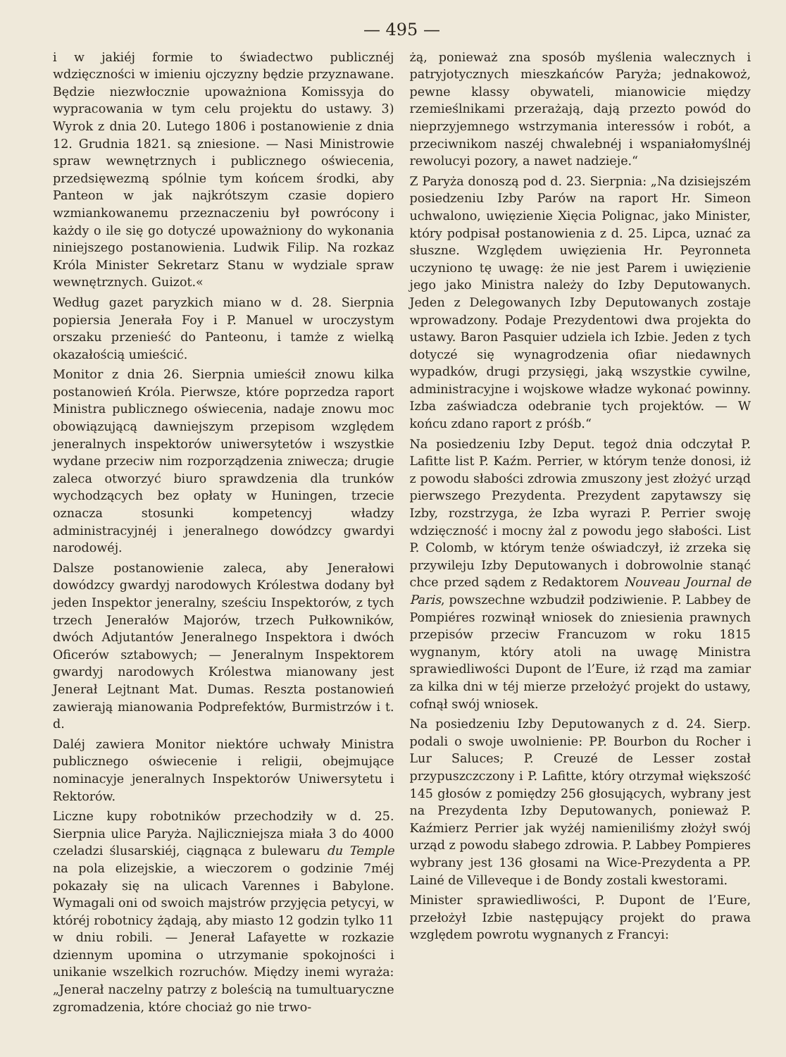— 495 —
i w jakiéj formie to świadectwo publicznéj wdzięczności w imieniu ojczyzny będzie przyznawane. Będzie niezwłocznie upoważniona Komissyja do wypracowania w tym celu projektu do ustawy. 3) Wyrok z dnia 20. Lutego 1806 i postanowienie z dnia 12. Grudnia 1821. są zniesione. — Nasi Ministrowie spraw wewnętrznych i publicznego oświecenia, przedsięwezmą spólnie tym końcem środki, aby Panteon w jak najkrótszym czasie dopiero wzmiankowanemu przeznaczeniu był powrócony i każdy o ile się go dotyczé upoważniony do wykonania niniejszego postanowienia. Ludwik Filip. Na rozkaz Króla Minister Sekretarz Stanu w wydziale spraw wewnętrznych. Guizot.«
Według gazet paryzkich miano w d. 28. Sierpnia popiersia Jenerała Foy i P. Manuel w uroczystym orszaku przenieść do Panteonu, i tamże z wielką okazałością umieścić.
Monitor z dnia 26. Sierpnia umieścił znowu kilka postanowień Króla. Pierwsze, które poprzedza raport Ministra publicznego oświecenia, nadaje znowu moc obowiązującą dawniejszym przepisom względem jeneralnych inspektorów uniwersytetów i wszystkie wydane przeciw nim rozporządzenia zniwecza; drugie zaleca otworzyć biuro sprawdzenia dla trunków wychodzących bez opłaty w Huningen, trzecie oznacza stosunki kompetencyj władzy administracyjnéj i jeneralnego dowódzcy gwardyi narodowéj.
Dalsze postanowienie zaleca, aby Jenerałowi dowódzcy gwardyj narodowych Królestwa dodany był jeden Inspektor jeneralny, sześciu Inspektorów, z tych trzech Jenerałów Majorów, trzech Pułkowników, dwóch Adjutantów Jeneralnego Inspektora i dwóch Oficerów sztabowych; — Jeneralnym Inspektorem gwardyj narodowych Królestwa mianowany jest Jenerał Lejtnant Mat. Dumas. Reszta postanowień zawierają mianowania Podprefektów, Burmistrzów i t. d.
Daléj zawiera Monitor niektóre uchwały Ministra publicznego oświecenie i religii, obejmujące nominacyje jeneralnych Inspektorów Uniwersytetu i Rektorów.
Liczne kupy robotników przechodziły w d. 25. Sierpnia ulice Paryża. Najliczniejsza miała 3 do 4000 czeladzi ślusarskiéj, ciągnąca z bulewaru du Temple na pola elizejskie, a wieczorem o godzinie 7méj pokazały się na ulicach Varennes i Babylone. Wymagali oni od swoich majstrów przyjęcia petycyi, w któréj robotnicy żądają, aby miasto 12 godzin tylko 11 w dniu robili. — Jenerał Lafayette w rozkazie dziennym upomina o utrzymanie spokojności i unikanie wszelkich rozruchów. Między inemi wyraża: „Jenerał naczelny patrzy z boleścią na tumultuaryczne zgromadzenia, które chociaż go nie trwo-
żą, ponieważ zna sposób myślenia walecznych i patryjotycznych mieszkańców Paryża; jednakowoż, pewne klassy obywateli, mianowicie między rzemieślnikami przerażają, dają przezto powód do nieprzyjemnego wstrzymania interessów i robót, a przeciwnikom naszéj chwalebnéj i wspaniałomyślnéj rewolucyi pozory, a nawet nadzieje.“
Z Paryża donoszą pod d. 23. Sierpnia: „Na dzisiejszém posiedzeniu Izby Parów na raport Hr. Simeon uchwalono, uwięzienie Xięcia Polignac, jako Minister, który podpisał postanowienia z d. 25. Lipca, uznać za słuszne. Względem uwięzienia Hr. Peyronneta uczyniono tę uwagę: że nie jest Parem i uwięzienie jego jako Ministra należy do Izby Deputowanych. Jeden z Delegowanych Izby Deputowanych zostaje wprowadzony. Podaje Prezydentowi dwa projekta do ustawy. Baron Pasquier udziela ich Izbie. Jeden z tych dotyczé się wynagrodzenia ofiar niedawnych wypadków, drugi przysięgi, jaką wszystkie cywilne, administracyjne i wojskowe władze wykonać powinny. Izba zaświadcza odebranie tych projektów. — W końcu zdano raport z próśb.“
Na posiedzeniu Izby Deput. tegoż dnia odczytał P. Lafitte list P. Kaźm. Perrier, w którym tenże donosi, iż z powodu słabości zdrowia zmuszony jest złożyć urząd pierwszego Prezydenta. Prezydent zapytawszy się Izby, rozstrzyga, że Izba wyrazi P. Perrier swoję wdzięczność i mocny żal z powodu jego słabości. List P. Colomb, w którym tenże oświadczył, iż zrzeka się przywileju Izby Deputowanych i dobrowolnie stanąć chce przed sądem z Redaktorem Nouveau Journal de Paris, powszechne wzbudził podziwienie. P. Labbey de Pompiéres rozwinął wniosek do zniesienia prawnych przepisów przeciw Francuzom w roku 1815 wygnanym, który atoli na uwagę Ministra sprawiedliwości Dupont de l’Eure, iż rząd ma zamiar za kilka dni w téj mierze przełożyć projekt do ustawy, cofnął swój wniosek.
Na posiedzeniu Izby Deputowanych z d. 24. Sierp. podali o swoje uwolnienie: PP. Bourbon du Rocher i Lur Saluces; P. Creuzé de Lesser został przypuszczczony i P. Lafitte, który otrzymał większość 145 głosów z pomiędzy 256 głosujących, wybrany jest na Prezydenta Izby Deputowanych, ponieważ P. Kaźmierz Perrier jak wyżéj namieniliśmy złożył swój urząd z powodu słabego zdrowia. P. Labbey Pompieres wybrany jest 136 głosami na Wice-Prezydenta a PP. Lainé de Villeveque i de Bondy zostali kwestorami.
Minister sprawiedliwości, P. Dupont de l’Eure, przełożył Izbie następujący projekt do prawa względem powrotu wygnanych z Francyi: